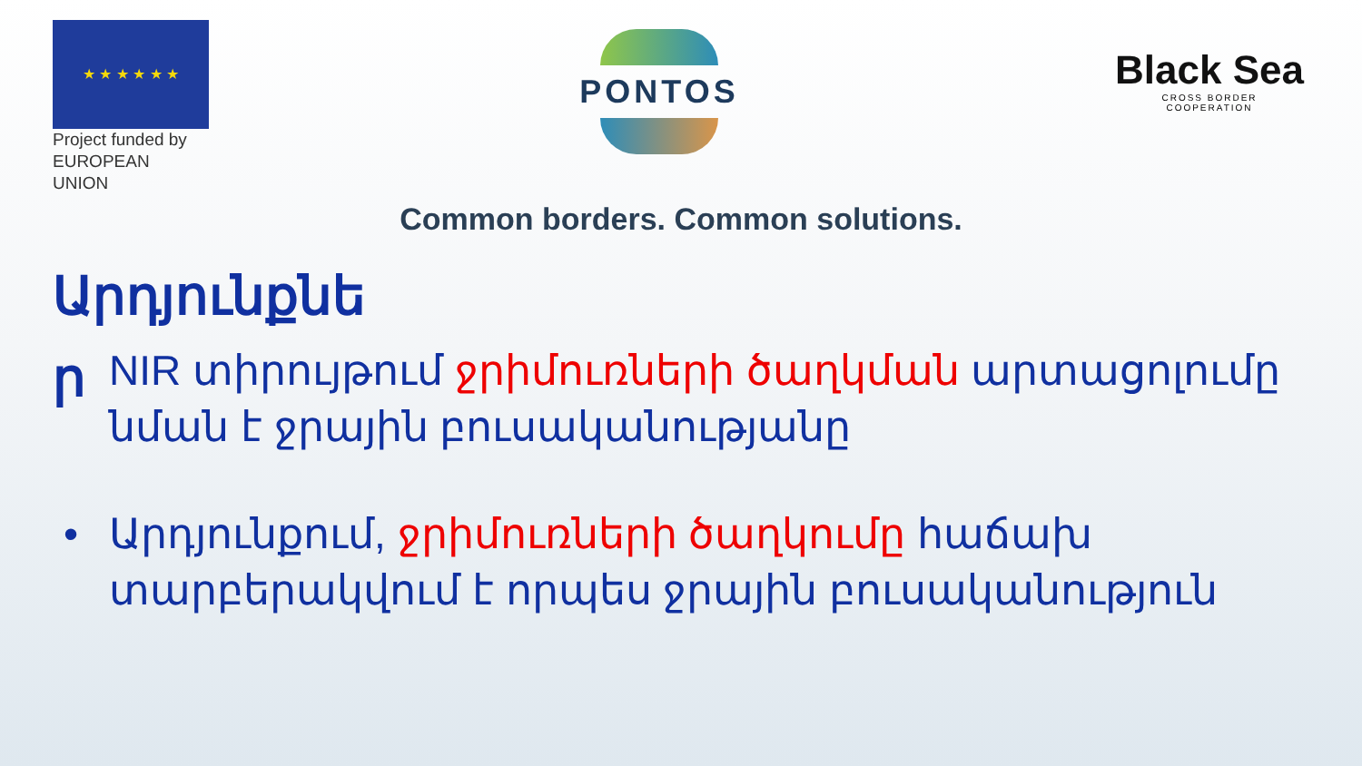★ ★ ★ ★ ★ ★
Project funded by
EUROPEAN UNION
PONTOS
Black Sea
CROSS BORDER
COOPERATION
Common borders. Common solutions.
Արդյունքնե ր
NIR տիրույթում ջրիմուռների ծաղկման արտացոլումը նման է ջրային բուսականությանը
• Արդյունքում, ջրիմուռների ծաղկումը հաճախ տարբերակվում է որպես ջրային բուսականություն